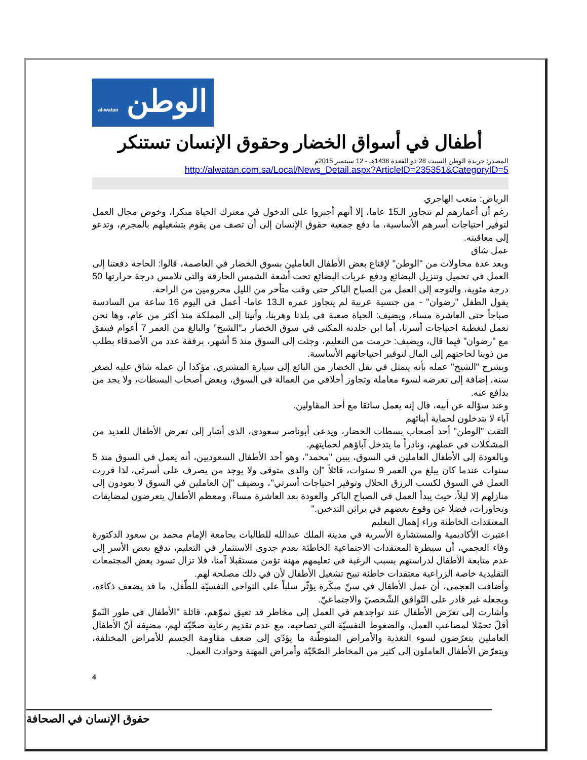الوطن al-watan
أطفال في أسواق الخضار وحقوق الإنسان تستنكر
المصدر: جريدة الوطن السبت 28 ذو القعدة 1436هـ - 12 سبتمبر 2015م
http://alwatan.com.sa/Local/News_Detail.aspx?ArticleID=235351&CategoryID=5
الرياض: متعب الهاجري
رغم أن أعمارهم لم تتجاوز الـ15 عاما، إلا أنهم أجبروا على الدخول في معترك الحياة مبكرا، وخوض مجال العمل لتوفير احتياجات أسرهم الأساسية، ما دفع جمعية حقوق الإنسان إلى أن تصف من يقوم بتشغيلهم بالمجرم، وتدعو إلى معاقبته.
عمل شاق
وبعد عدة محاولات من "الوطن" لإقناع بعض الأطفال العاملين بسوق الخضار في العاصمة، قالوا: الحاجة دفعتنا إلى العمل في تحميل وتنزيل البضائع ودفع عربات البضائع تحت أشعة الشمس الحارقة والتي تلامس درجة حرارتها 50 درجة مئوية، والتوجه إلى العمل من الصباح الباكر حتى وقت متأخر من الليل محرومين من الراحة.
يقول الطفل "رضوان" - من جنسية عربية لم يتجاوز عمره الـ13 عاما- أعمل في اليوم 16 ساعة من السادسة صباحاً حتى العاشرة مساء، ويضيف: الحياة صعبة في بلدنا وهربنا، وأتينا إلى المملكة منذ أكثر من عام، وها نحن نعمل لتغطية احتياجات أسرنا، أما ابن جلدته المكنى في سوق الخضار بـ"الشيخ" والبالغ من العمر 7 أعوام فيتفق مع "رضوان" فيما قال، ويضيف: حرمت من التعليم، وجئت إلى السوق منذ 5 أشهر، برفقة عدد من الأصدقاء بطلب من ذوينا لحاجتهم إلى المال لتوفير احتياجاتهم الأساسية.
ويشرح "الشيخ" عمله بأنه يتمثل في نقل الخضار من البائع إلى سيارة المشتري، مؤكدا أن عمله شاق عليه لصغر سنه، إضافة إلى تعرضه لسوء معاملة وتجاوز أخلاقي من العمالة في السوق، وبعض أصحاب البسطات، ولا يجد من يدافع عنه.
وعند سؤاله عن أبيه، قال إنه يعمل سائقا مع أحد المقاولين.
آباء لا يتدخلون لحماية أبنائهم
التقت "الوطن" أحد أصحاب بسطات الخضار، ويدعى أبوناصر سعودي، الذي أشار إلى تعرض الأطفال للعديد من المشكلات في عملهم، ونادراً ما يتدخل آباؤهم لحمايتهم.
وبالعودة إلى الأطفال العاملين في السوق، يبين "محمد"، وهو أحد الأطفال السعوديين، أنه يعمل في السوق منذ 5 سنوات عندما كان يبلغ من العمر 9 سنوات، قائلاً "إن والدي متوفى ولا يوجد من يصرف على أسرتي، لذا قررت العمل في السوق لكسب الرزق الحلال وتوفير احتياجات أسرتي"، ويضيف "إن العاملين في السوق لا يعودون إلى منازلهم إلا ليلاً، حيث يبدأ العمل في الصباح الباكر والعودة بعد العاشرة مساءً، ومعظم الأطفال يتعرضون لمضايقات وتجاوزات، فضلا عن وقوع بعضهم في براثن التدخين."
المعتقدات الخاطئة وراء إهمال التعليم
اعتبرت الأكاديمية والمستشارة الأسرية في مدينة الملك عبدالله للطالبات بجامعة الإمام محمد بن سعود الدكتورة وفاء العجمي، أن سيطرة المعتقدات الاجتماعية الخاطئة بعدم جدوى الاستثمار في التعليم، تدفع بعض الأسر إلى عدم متابعة الأطفال لدراستهم بسبب الرغبة في تعليمهم مهنة تؤمن مستقبلا آمنا، فلا تزال تسود بعض المجتمعات التقليدية خاصة الزراعية معتقدات خاطئة تبيح تشغيل الأطفال لأن في ذلك مصلحة لهم.
وأضافت العجمي، أن عمل الأطفال في سنّ مبكّرة يؤثّر سلباً على النواحي النفسيّة للطّفل، ما قد يضعف ذكاءه، ويجعله غير قادر على التّوافق الشّخصيّ والاجتماعيّ.
وأشارت إلى تعرّض الأطفال عند تواجدهم في العمل إلى مخاطر قد تعيق نموّهم، قائلة "الأطفال في طور النّموّ أقلّ تحمّلا لمصاعب العمل، والضغوط النفسيّة التي تصاحبه، مع عدم تقديم رعاية صحّيّة لهم، مضيفة أنّ الأطفال العاملين يتعرّضون لسوء التغذية والأمراض المتوطّنة ما يؤدّي إلى ضعف مقاومة الجسم للأمراض المختلفة، ويتعرّض الأطفال العاملون إلى كثير من المخاطر الصّحّيّة وأمراض المهنة وحوادث العمل.
4
حقوق الإنسان في الصحافة